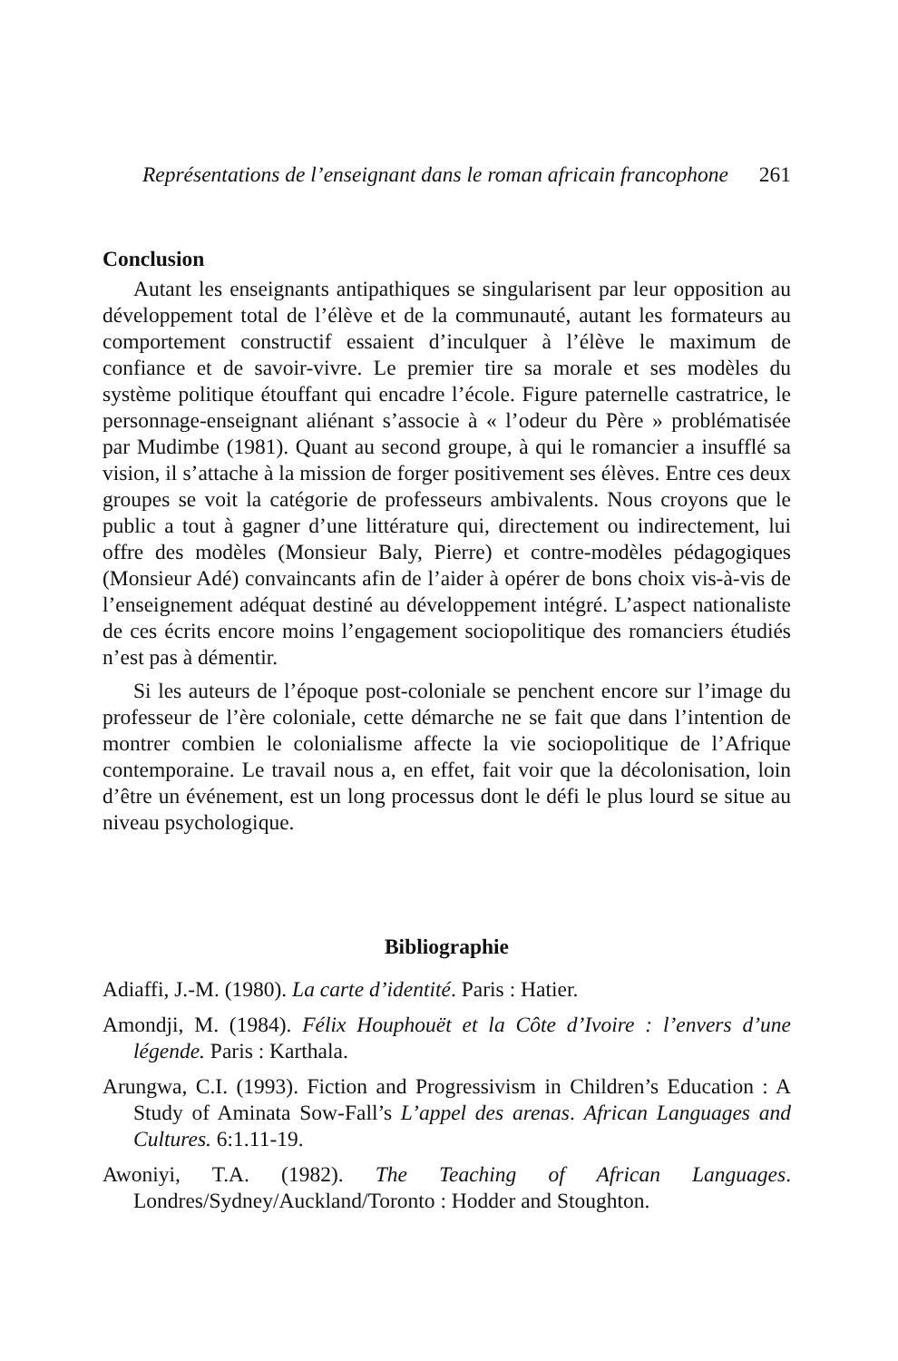Représentations de l’enseignant dans le roman africain francophone 261
Conclusion
Autant les enseignants antipathiques se singularisent par leur opposition au développement total de l’élève et de la communauté, autant les formateurs au comportement constructif essaient d’inculquer à l’élève le maximum de confiance et de savoir-vivre. Le premier tire sa morale et ses modèles du système politique étouffant qui encadre l’école. Figure paternelle castratrice, le personnage-enseignant aliénant s’associe à « l’odeur du Père » problématisée par Mudimbe (1981). Quant au second groupe, à qui le romancier a insufflé sa vision, il s’attache à la mission de forger positivement ses élèves. Entre ces deux groupes se voit la catégorie de professeurs ambivalents. Nous croyons que le public a tout à gagner d’une littérature qui, directement ou indirectement, lui offre des modèles (Monsieur Baly, Pierre) et contre-modèles pédagogiques (Monsieur Adé) convaincants afin de l’aider à opérer de bons choix vis-à-vis de l’enseignement adéquat destiné au développement intégré. L’aspect nationaliste de ces écrits encore moins l’engagement sociopolitique des romanciers étudiés n’est pas à démentir.
Si les auteurs de l’époque post-coloniale se penchent encore sur l’image du professeur de l’ère coloniale, cette démarche ne se fait que dans l’intention de montrer combien le colonialisme affecte la vie sociopolitique de l’Afrique contemporaine. Le travail nous a, en effet, fait voir que la décolonisation, loin d’être un événement, est un long processus dont le défi le plus lourd se situe au niveau psychologique.
Bibliographie
Adiaffi, J.-M. (1980). La carte d’identité. Paris : Hatier.
Amondji, M. (1984). Félix Houphouët et la Côte d’Ivoire : l’envers d’une légende. Paris : Karthala.
Arungwa, C.I. (1993). Fiction and Progressivism in Children’s Education : A Study of Aminata Sow-Fall’s L’appel des arenas. African Languages and Cultures. 6:1.11-19.
Awoniyi, T.A. (1982). The Teaching of African Languages. Londres/Sydney/Auckland/Toronto : Hodder and Stoughton.